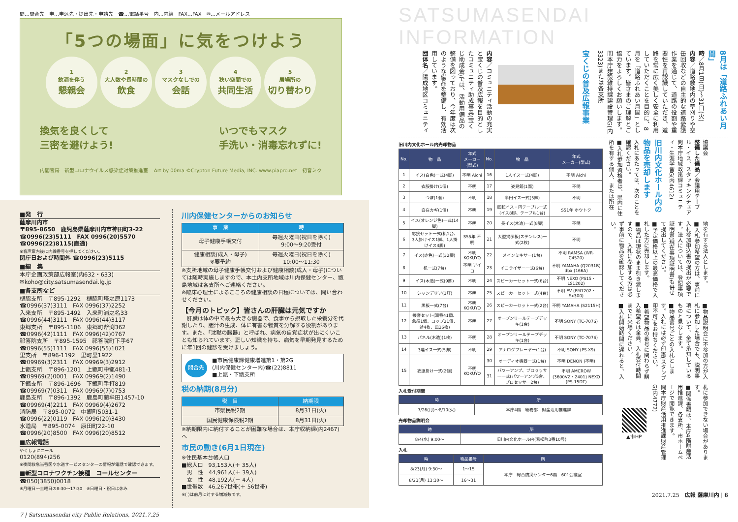問…問合先　申…申込先・提出先・申請先　☎…電話番号　内…内線　FAX…FAX　✉…メールアドレス
「5つの場面」に気をつけよう
1
飲酒を伴う
懇親会
2
大人数や長時間の
飲食
3
マスクなしでの
会話
4
狭い空間での
共同生活
5
居場所の
切り替わり
換気を良くして
三密を避けよう! いつでもマスク
手洗い・消毒忘れずに!
内閣官房　新型コロナウイルス感染症対策推進室 Art by 00ma ©Crypton Future Media, INC. www.piapro.net　初音ミク
■発　行
薩摩川内市
〒895-8650　鹿児島県薩摩川内市神田町3-22
☎0996(23)5111　FAX 0996(20)5570
☎0996(22)8115(直通)
※音声案内後に内線番号を押してください。
閉庁日および時間外 ☎0996(23)5115
■編　集
本庁企画政策部広報室(内632・633)
✉koho@city.satsumasendai.lg.jp
■各支所など
樋脇支所　〒895-1292　樋脇町塔之原1173
☎0996(37)3111　FAX 0996(37)2252
入来支所　〒895-1492　入来町浦之名33
☎0996(44)3111　FAX 0996(44)3117
東郷支所　〒895-1106　東郷町斧渕362
☎0996(42)1111　FAX 0996(42)0767
祁答院支所　〒895-1595　祁答院町下手67
☎0996(55)1111　FAX 0996(55)1021
里支所　〒896-1192　里町里1922
☎09969(3)2311　FAX 09969(3)2912
上甑支所　〒896-1201　上甑町中甑481-1
☎09969(2)0001　FAX 09969(2)1490
下甑支所　〒896-1696　下甑町手打819
☎09969(7)0311　FAX 09969(7)0753
鹿島支所　〒896-1392　鹿島町藺牟田1457-10
☎09969(4)2211　FAX 09969(4)2672
消防局　〒895-0072　中郷町5031-1
☎0996(22)0119　FAX 0996(20)3430
水道局　〒895-0074　原田町22-10
☎0996(20)8500　FAX 0996(20)8512
■広報電話
やくしょにコール
0120(894)256
※夜間救急当番医や水道サービスセンターの情報が電話で確認できます。
■新型コロナワクチン接種　コールセンター
☎050(3850)0018
※月曜日～土曜日の8:30～17:30　※日曜日・祝日は休み
川内保健センターからのお知らせ
| 事 業 | 時 |
| --- | --- |
| 母子健康手帳交付 | 毎週火曜日(祝日を除く) 9:00～9:20受付 |
| 健康相談(成人・母子) ※要予約 | 毎週火曜日(祝日を除く) 10:00～11:30 |
※支所地域の母子健康手帳交付および健康相談(成人・母子)については随時実施しますので、本土内支所地域は川内保健センター、甑島地域は各支所へご連絡ください。
※臨床心理士によるこころの健康相談の日程については、問い合わせください。
【今月のトピック】皆さんの肝臓は元気ですか
　肝臓は体の中で最も大きな臓器で、食事から摂取した栄養分を代謝したり、胆汁の生成、体に有害な物質を分解する役割があります。また、「沈黙の臓器」と呼ばれ、病気の自覚症状が出にくいことも知られています。正しい知識を持ち、病気を早期発見するために年1回の健診を受けましょう。
問合先 ■市民健康課健康増進第1・第2G
(川内保健センター内)☎(22)8811
■上甑・下甑支所
税の納期(8月分)
| 税 目 | 納期限 |
| --- | --- |
| 市県民税2期 | 8月31日(火) |
| 国民健康保険税2期 | 8月31日(火) |
※納期限内に納付することが困難な場合は、本庁収納課(内2467)へ
市民の動き(6月1日現在)
※住民基本台帳人口
■総人口　93,153人(＋ 35人)
　男　性　44,961人(＋ 39人)
　女　性　48,192人(－ 4人)
■世帯数　46,267世帯(＋ 56世帯)
※( )は前月に対する増減数です。
7 | Satsumasendai city Public Relations, 2021.7.25
SATSUMASENDAI INFORMATION
8月は「道路ふれあい月間」
時／8月1日(日)～31日(火)
内容／道路敷地内の草刈りや空缶回収などの自主的な道路愛護作業を通じて、道路の役割や重要性を再認識していただき、道路を常に広く美しく安全に利用していただくことを目的に、8月を「道路ふれあい月間」としています。皆さまのご理解とご協力をよろしくお願いします。
問本庁建設維持課建設管理G(内3323)または各支所
宝くじの普及広報事業
内容／コミュニティ活動の充実と宝くじの普及広報を目的としたコミュニティ助成事業(宝くじ助成金)では、活動用備品の整備を図っており、今年度は次のような備品を整備し、有効活用しています。
団体名／陽成地区コミュニティ
旧川内文化ホール内売却物品
| No. | 物 品 | 年式 メーカー(型式) | No. | 物 品 | 年式 メーカー(型式) |
| --- | --- | --- | --- | --- | --- |
| 1 | イス(白色)一式(4脚) | 不明 Aichi | 16 | 1人イス一式(4脚) | 不明 Aichi |
| 2 | 衣服掛け(1個) | 不明 | 17 | 姿見鏡(1面) | 不明 |
| 3 | つぼ(1個) | 不明 | 18 | 半円イス一式(5脚) | 不明 |
| 4 | 自在カギ(1個) | 不明 | 19 | 回転イス・円テーブル一式(イス8脚、テーブル1台) | S51年 ホウトク |
| 5 | イス(オレンジ色)一式(14脚) | 不明 | 20 | 長イス(木造)一式(8脚) | 不明 |
| 6 | 応接セット一式(机1台、3人掛けイス1脚、1人掛けイス4脚) | S55年 不明 | 21 | 大型掲示板(ステンレス)一式(2枚) | 不明 |
| 7 | イス(赤色)一式(32脚) | 不明 KOKUYO | 22 | メインミキサー(1台) | 不明 RAMSA (WR-C4520) |
| 8 | 机一式(7台) | 不明 アイコ | 23 | イコライザー一式(6台) | 不明 YAMAHA (Q2031B) dbx (166A) |
| 9 | イス(木造)一式(9脚) | 不明 | 24 | スピーカーセット一式(6台) | 不明 NEXO (PS15・LS1202) |
| 10 | シャンデリア(1灯) | 不明 | 25 | スピーカーセット一式(4台) | 不明 EV (FM1202・Sx300) |
| 11 | 黒板一式(7台) | 不明 KOKUYO | 26 | スピーカーセット一式(2台) | 不明 YAMAHA (S2115H) |
| 12 | 接客セット(湯呑41個、急須1個、コップ21個、盆4枚、皿26枚) | 不明 | 27 | オープンリールテープデッキ(1台) | 不明 SONY (TC-707S) |
| 13 | パネル(木造)(1枚) | 不明 | 28 | オープンリールテープデッキ(1台) | 不明 SONY (TC-707S) |
| 14 | 3連イス一式(5脚) | 不明 | 29 | アナログプレーヤー(1台) | 不明 SONY (PS-X9) |
| 15 | 衣服掛け一式(2個) | 不明 KOKUYO | 30 | オーディオ機器一式(1台) | 不明 DENON (不明) |
| | | | 31 | パワーアンプ、プロセッサー一式(パワーアンプ5台、プロセッサー2台) | 不明 AMCROW (3600VZ・2401) NEXO (PS-15DT) |
入札受付期間
| 時 | 所 |
| --- | --- |
| 7/26(月)～8/10(火) | 本庁4階 総務部 財産活用推進課 |
売却物品説明会
| 時 | 所 |
| --- | --- |
| 8/4(水) 9:00～ | 旧川内文化ホール内(若松町3番10号) |
入札
| 時 | 物品番号 | 所 |
| --- | --- | --- |
| 8/23(月) 9:30～ | 1～15 | 本庁 総合防災センター6階 601会議室 |
| 8/23(月) 13:30～ | 16～31 | |
協議会
整備した備品／会議用テーブル・イス、スタッキングチェア
問本庁地域政策課コミュニティ・生涯学習G(内4612)
旧川内文化ホール内の物品を売却します
入札にあたっては、次のことを確認ください。
■入札参加資格者は、県内に住所を有する個人、または所在
地を有する法人とします。
■入札参加希望の方は、事前に入札参加申込書の提出が必要です。法人については、登記事項証明書(現在事項証明書)も併せて提出してください。
■予定価格以上の最高価格で入札した方に売却します。
■物品は現状のまま引き渡しますので、入札に参加する方は必ず事前に物品を確認してください。
■物品説明会に不参加の方が入札に参加した場合でも、説明事項について、全て承知しているものと見なします。
■物品番号ごとの入札とします。入札には必ず印鑑(スタンプ印不可)をお持ちください。
■希望物品の番号に関わらず購入希望者は全員、入札受付時間までに来場ください。
■入札開始時間に遅れると、入
札に参加できない場合があります。
■関係書類は、本庁4階財産活用推進課、各支所、市ホームページで閲覧できます。
問本庁財産活用推進課財産管理G(内4772)
▲市HP
2021.7.25　広報 薩摩川内 | 6